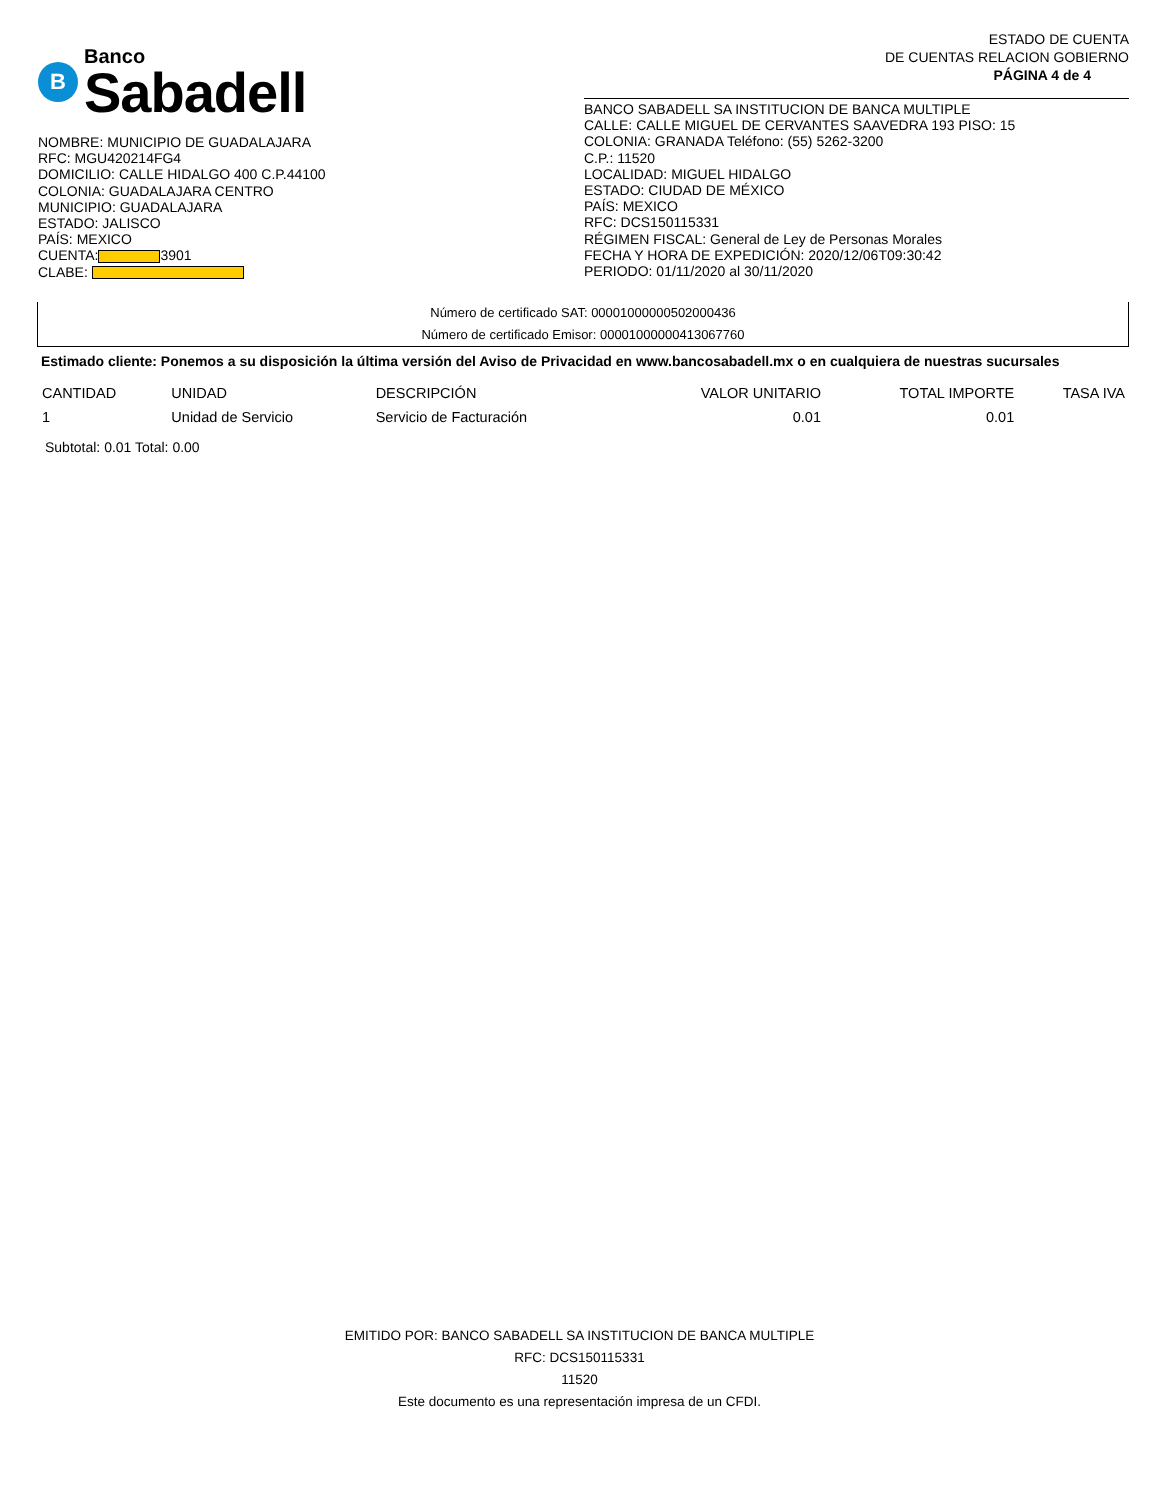B
Banco
Sabadell
NOMBRE: MUNICIPIO DE GUADALAJARA
RFC: MGU420214FG4
DOMICILIO: CALLE HIDALGO 400 C.P.44100
COLONIA: GUADALAJARA CENTRO
MUNICIPIO: GUADALAJARA
ESTADO: JALISCO
PAÍS: MEXICO
CUENTA: 3901
CLABE:
ESTADO DE CUENTA
DE CUENTAS RELACION GOBIERNO
PÁGINA 4 de 4
BANCO SABADELL SA INSTITUCION DE BANCA MULTIPLE
CALLE: CALLE MIGUEL DE CERVANTES SAAVEDRA 193 PISO: 15
COLONIA: GRANADA Teléfono: (55) 5262-3200
C.P.: 11520
LOCALIDAD: MIGUEL HIDALGO
ESTADO: CIUDAD DE MÉXICO
PAÍS: MEXICO
RFC: DCS150115331
RÉGIMEN FISCAL: General de Ley de Personas Morales
FECHA Y HORA DE EXPEDICIÓN: 2020/12/06T09:30:42
PERIODO: 01/11/2020 al 30/11/2020
Número de certificado SAT: 00001000000502000436
Número de certificado Emisor: 00001000000413067760
Estimado cliente: Ponemos a su disposición la última versión del Aviso de Privacidad en www.bancosabadell.mx o en cualquiera de nuestras sucursales
| CANTIDAD | UNIDAD | DESCRIPCIÓN | VALOR UNITARIO | TOTAL IMPORTE | TASA IVA |
| --- | --- | --- | --- | --- | --- |
| 1 | Unidad de Servicio | Servicio de Facturación | 0.01 | 0.01 | |
Subtotal: 0.01 Total: 0.00
EMITIDO POR: BANCO SABADELL SA INSTITUCION DE BANCA MULTIPLE
RFC: DCS150115331
11520
Este documento es una representación impresa de un CFDI.